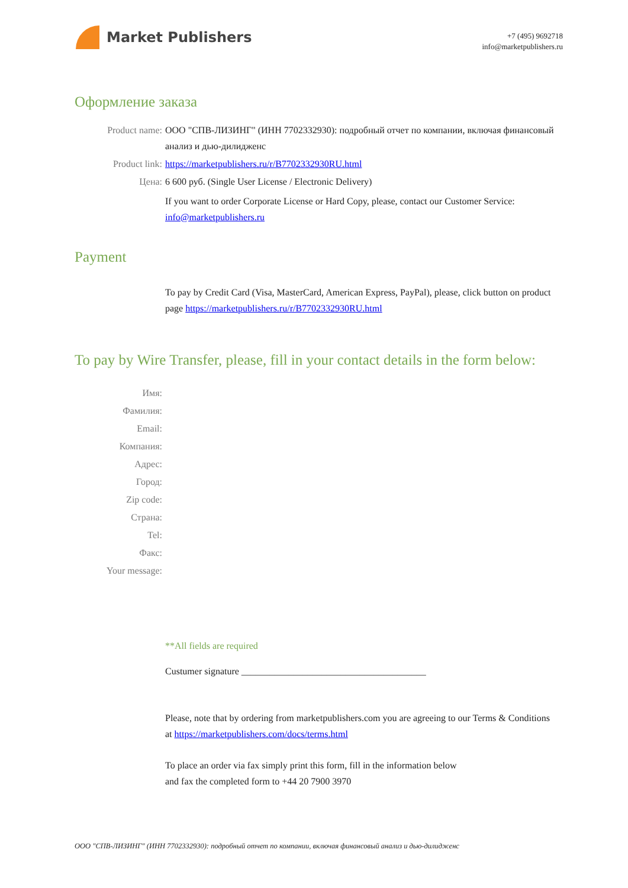Market Publishers
+7 (495) 9692718
info@marketpublishers.ru
Оформление заказа
Product name: ООО "СПВ-ЛИЗИНГ" (ИНН 7702332930): подробный отчет по компании, включая финансовый анализ и дью-дилидженс
Product link: https://marketpublishers.ru/r/B7702332930RU.html
Цена: 6 600 руб. (Single User License / Electronic Delivery)
If you want to order Corporate License or Hard Copy, please, contact our Customer Service: info@marketpublishers.ru
Payment
To pay by Credit Card (Visa, MasterCard, American Express, PayPal), please, click button on product page https://marketpublishers.ru/r/B7702332930RU.html
To pay by Wire Transfer, please, fill in your contact details in the form below:
Имя:
Фамилия:
Email:
Компания:
Адрес:
Город:
Zip code:
Страна:
Tel:
Факс:
Your message:
**All fields are required
Custumer signature _______________________________________
Please, note that by ordering from marketpublishers.com you are agreeing to our Terms & Conditions at https://marketpublishers.com/docs/terms.html
To place an order via fax simply print this form, fill in the information below
and fax the completed form to +44 20 7900 3970
ООО "СПВ-ЛИЗИНГ" (ИНН 7702332930): подробный отчет по компании, включая финансовый анализ и дью-дилидженс